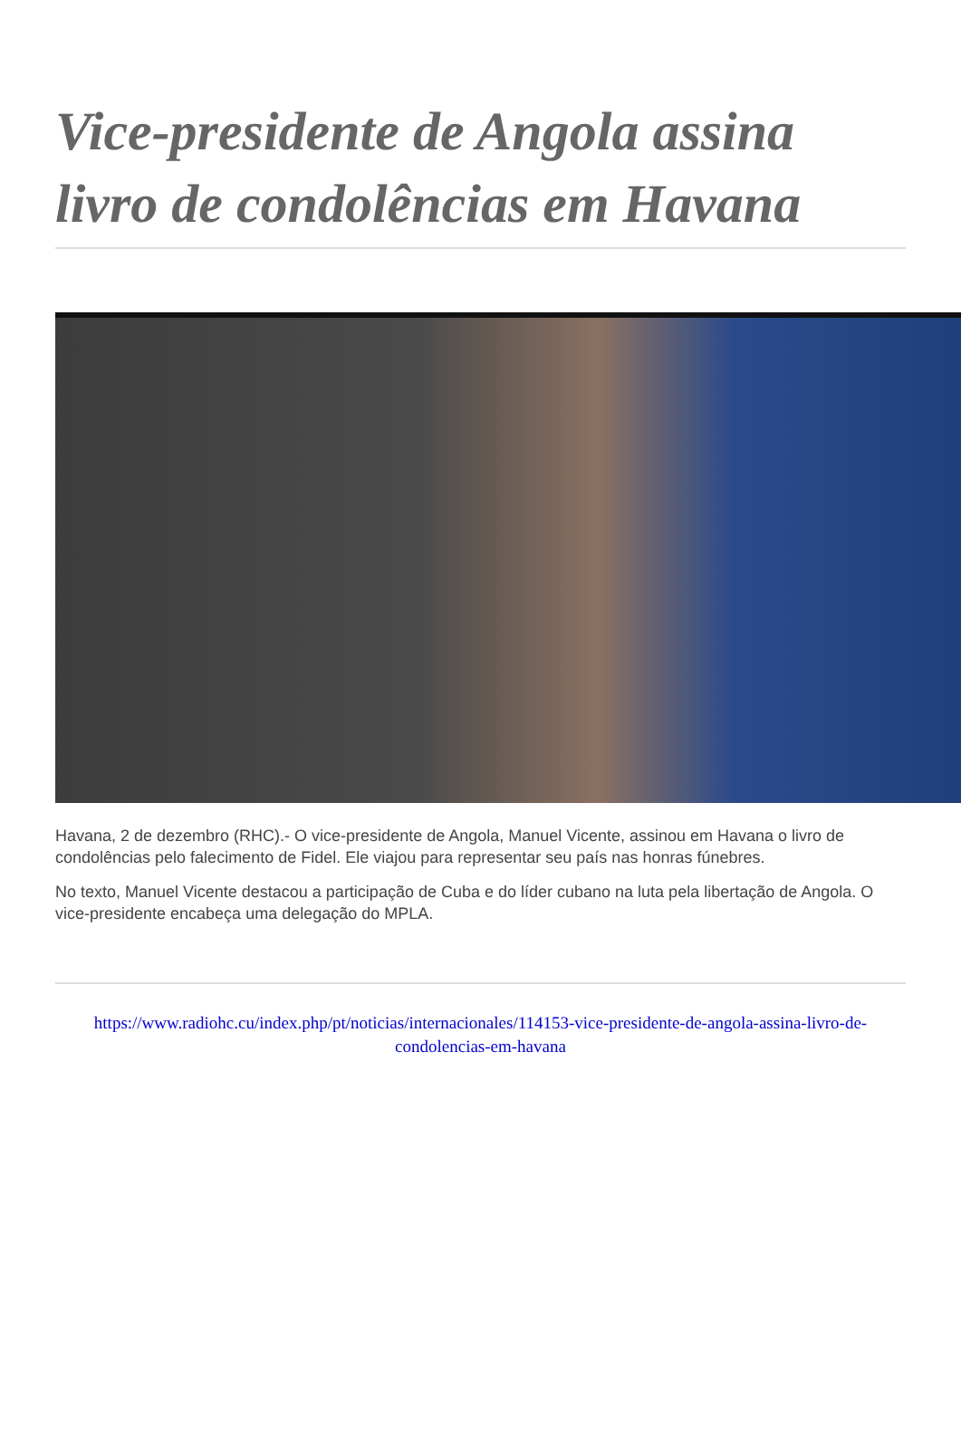Vice-presidente de Angola assina livro de condolências em Havana
Havana, 2 de dezembro (RHC).- O vice-presidente de Angola, Manuel Vicente, assinou em Havana o livro de condolências pelo falecimento de Fidel. Ele viajou para representar seu país nas honras fúnebres.
No texto, Manuel Vicente destacou a participação de Cuba e do líder cubano na luta pela libertação de Angola. O vice-presidente encabeça uma delegação do MPLA.
https://www.radiohc.cu/index.php/pt/noticias/internacionales/114153-vice-presidente-de-angola-assina-livro-de-condolencias-em-havana